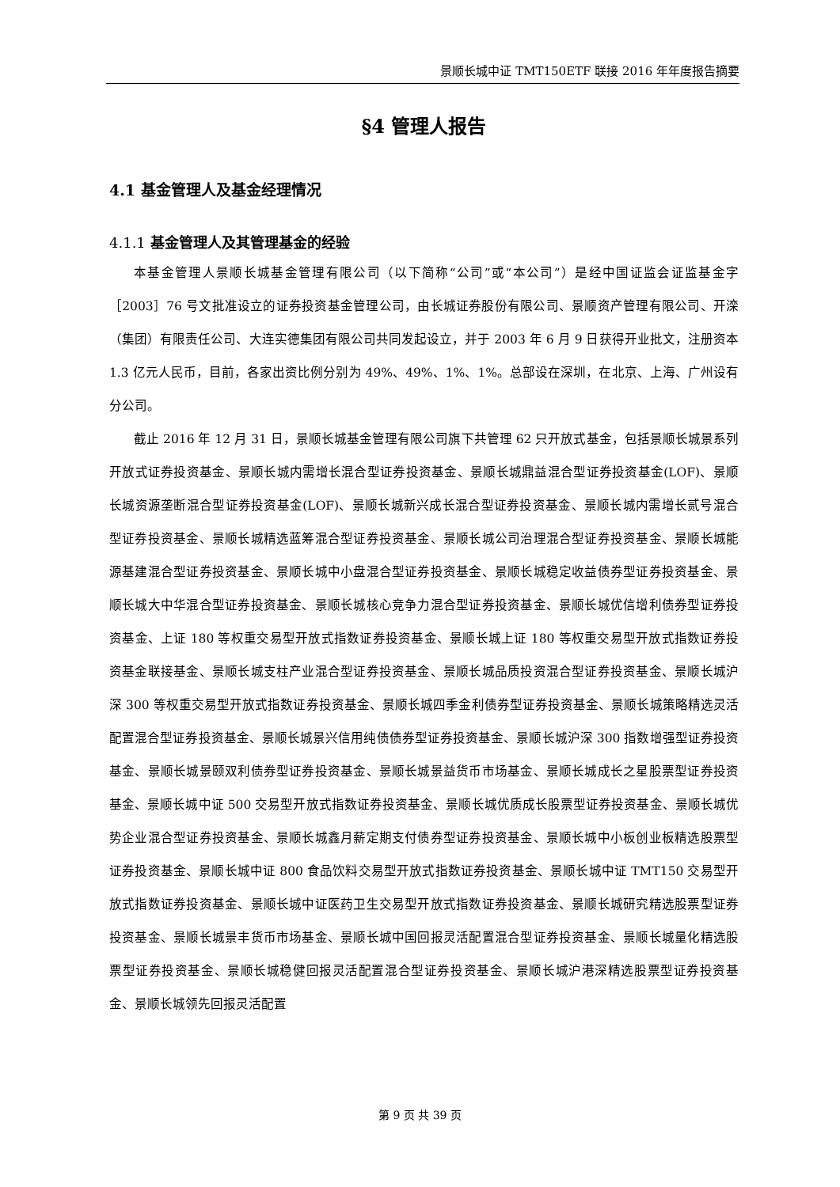景顺长城中证 TMT150ETF 联接 2016 年年度报告摘要
§4 管理人报告
4.1 基金管理人及基金经理情况
4.1.1 基金管理人及其管理基金的经验
本基金管理人景顺长城基金管理有限公司（以下简称“公司”或“本公司”）是经中国证监会证监基金字［2003］76 号文批准设立的证券投资基金管理公司，由长城证券股份有限公司、景顺资产管理有限公司、开滦（集团）有限责任公司、大连实德集团有限公司共同发起设立，并于 2003 年 6 月 9 日获得开业批文，注册资本 1.3 亿元人民币，目前，各家出资比例分别为 49%、49%、1%、1%。总部设在深圳，在北京、上海、广州设有分公司。
截止 2016 年 12 月 31 日，景顺长城基金管理有限公司旗下共管理 62 只开放式基金，包括景顺长城景系列开放式证券投资基金、景顺长城内需增长混合型证券投资基金、景顺长城鼎益混合型证券投资基金(LOF)、景顺长城资源垄断混合型证券投资基金(LOF)、景顺长城新兴成长混合型证券投资基金、景顺长城内需增长贰号混合型证券投资基金、景顺长城精选蓝筹混合型证券投资基金、景顺长城公司治理混合型证券投资基金、景顺长城能源基建混合型证券投资基金、景顺长城中小盘混合型证券投资基金、景顺长城稳定收益债券型证券投资基金、景顺长城大中华混合型证券投资基金、景顺长城核心竞争力混合型证券投资基金、景顺长城优信增利债券型证券投资基金、上证 180 等权重交易型开放式指数证券投资基金、景顺长城上证 180 等权重交易型开放式指数证券投资基金联接基金、景顺长城支柱产业混合型证券投资基金、景顺长城品质投资混合型证券投资基金、景顺长城沪深 300 等权重交易型开放式指数证券投资基金、景顺长城四季金利债券型证券投资基金、景顺长城策略精选灵活配置混合型证券投资基金、景顺长城景兴信用纯债债券型证券投资基金、景顺长城沪深 300 指数增强型证券投资基金、景顺长城景颐双利债券型证券投资基金、景顺长城景益货币市场基金、景顺长城成长之星股票型证券投资基金、景顺长城中证 500 交易型开放式指数证券投资基金、景顺长城优质成长股票型证券投资基金、景顺长城优势企业混合型证券投资基金、景顺长城鑫月薪定期支付债券型证券投资基金、景顺长城中小板创业板精选股票型证券投资基金、景顺长城中证 800 食品饮料交易型开放式指数证券投资基金、景顺长城中证 TMT150 交易型开放式指数证券投资基金、景顺长城中证医药卫生交易型开放式指数证券投资基金、景顺长城研究精选股票型证券投资基金、景顺长城景丰货币市场基金、景顺长城中国回报灵活配置混合型证券投资基金、景顺长城量化精选股票型证券投资基金、景顺长城稳健回报灵活配置混合型证券投资基金、景顺长城沪港深精选股票型证券投资基金、景顺长城领先回报灵活配置
第 9 页 共 39 页